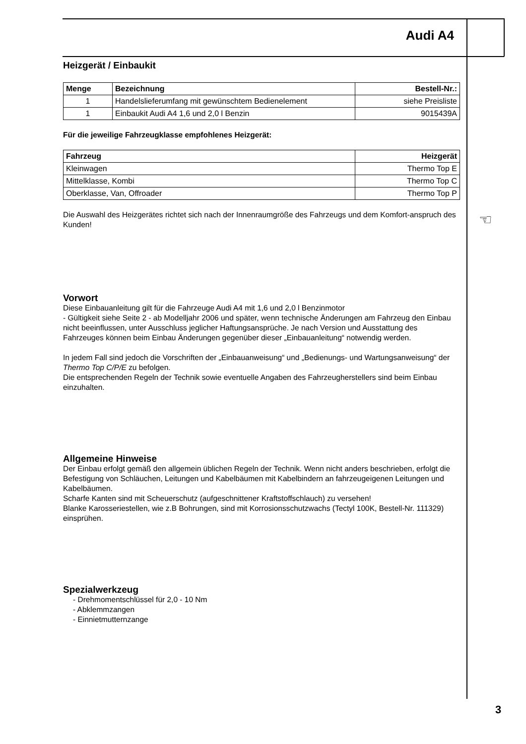Audi A4
Heizgerät / Einbaukit
| Menge | Bezeichnung | Bestell-Nr.: |
| --- | --- | --- |
| 1 | Handelslieferumfang mit gewünschtem Bedienelement | siehe Preisliste |
| 1 | Einbaukit Audi A4 1,6 und 2,0 l Benzin | 9015439A |
Für die jeweilige Fahrzeugklasse empfohlenes Heizgerät:
| Fahrzeug | Heizgerät |
| --- | --- |
| Kleinwagen | Thermo Top E |
| Mittelklasse, Kombi | Thermo Top C |
| Oberklasse, Van, Offroader | Thermo Top P |
Die Auswahl des Heizgerätes richtet sich nach der Innenraumgröße des Fahrzeugs und dem Komfort-anspruch des Kunden!
Vorwort
Diese Einbauanleitung gilt für die Fahrzeuge Audi A4 mit 1,6 und 2,0 l Benzinmotor
- Gültigkeit siehe Seite 2 - ab Modelljahr 2006 und später, wenn technische Änderungen am Fahrzeug den Einbau nicht beeinflussen, unter Ausschluss jeglicher Haftungsansprüche. Je nach Version und Ausstattung des Fahrzeuges können beim Einbau Änderungen gegenüber dieser „Einbauanleitung“ notwendig werden.
In jedem Fall sind jedoch die Vorschriften der „Einbauanweisung“ und „Bedienungs- und Wartungsanweisung“ der Thermo Top C/P/E zu befolgen.
Die entsprechenden Regeln der Technik sowie eventuelle Angaben des Fahrzeugherstellers sind beim Einbau einzuhalten.
Allgemeine Hinweise
Der Einbau erfolgt gemäß den allgemein üblichen Regeln der Technik. Wenn nicht anders beschrieben, erfolgt die Befestigung von Schläuchen, Leitungen und Kabelbäumen mit Kabelbindern an fahrzeugeigenen Leitungen und Kabelbäumen.
Scharfe Kanten sind mit Scheuerschutz (aufgeschnittener Kraftstoffschlauch) zu versehen!
Blanke Karosseriestellen, wie z.B Bohrungen, sind mit Korrosionsschutzwachs (Tectyl 100K, Bestell-Nr. 111329) einsprühen.
Spezialwerkzeug
- Drehmomentschlüssel für 2,0 - 10 Nm
- Abklemmzangen
- Einnietmutternzange
☜
3